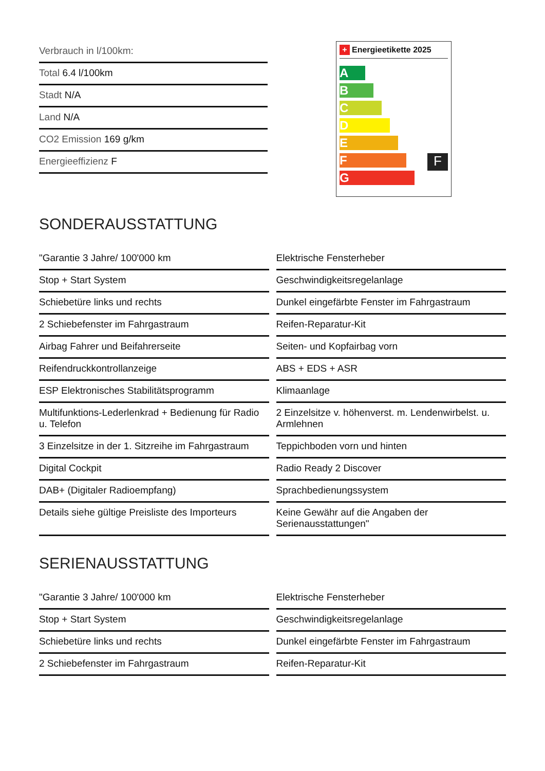Verbrauch in l/100km:
Total 6.4 l/100km
Stadt N/A
Land N/A
CO2 Emission 169 g/km
Energieeffizienz F
+ Energieetikette 2025
A
B
C
D
E
F
F
G
SONDERAUSSTATTUNG
| "Garantie 3 Jahre/ 100'000 km | Elektrische Fensterheber |
| Stop + Start System | Geschwindigkeitsregelanlage |
| Schiebetüre links und rechts | Dunkel eingefärbte Fenster im Fahrgastraum |
| 2 Schiebefenster im Fahrgastraum | Reifen-Reparatur-Kit |
| Airbag Fahrer und Beifahrerseite | Seiten- und Kopfairbag vorn |
| Reifendruckkontrollanzeige | ABS + EDS + ASR |
| ESP Elektronisches Stabilitätsprogramm | Klimaanlage |
| Multifunktions-Lederlenkrad + Bedienung für Radio u. Telefon | 2 Einzelsitze v. höhenverst. m. Lendenwirbelst. u. Armlehnen |
| 3 Einzelsitze in der 1. Sitzreihe im Fahrgastraum | Teppichboden vorn und hinten |
| Digital Cockpit | Radio Ready 2 Discover |
| DAB+ (Digitaler Radioempfang) | Sprachbedienungssystem |
| Details siehe gültige Preisliste des Importeurs | Keine Gewähr auf die Angaben der Serienausstattungen" |
SERIENAUSSTATTUNG
| "Garantie 3 Jahre/ 100'000 km | Elektrische Fensterheber |
| Stop + Start System | Geschwindigkeitsregelanlage |
| Schiebetüre links und rechts | Dunkel eingefärbte Fenster im Fahrgastraum |
| 2 Schiebefenster im Fahrgastraum | Reifen-Reparatur-Kit |